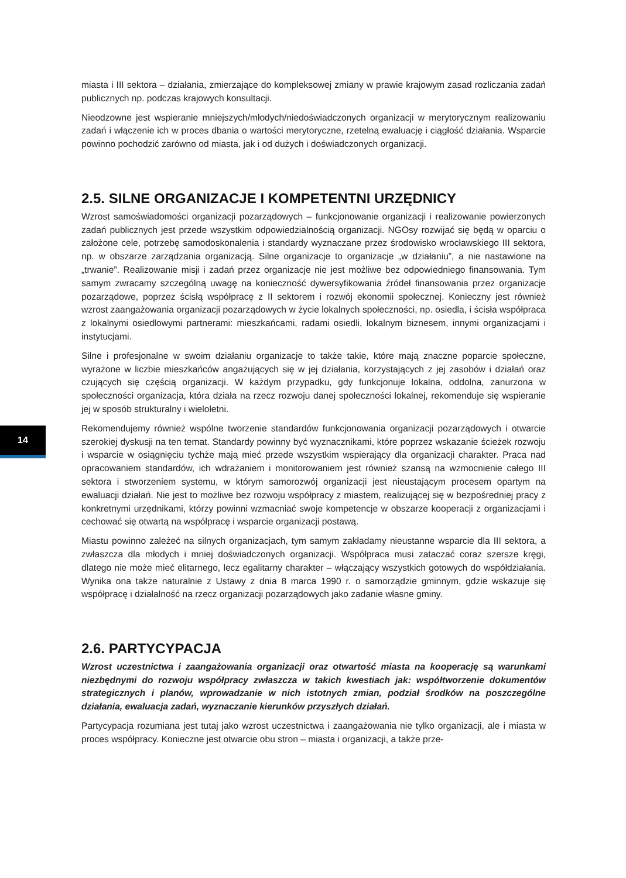miasta i III sektora – działania, zmierzające do kompleksowej zmiany w prawie krajowym zasad rozliczania zadań publicznych np. podczas krajowych konsultacji.
Nieodzowne jest wspieranie mniejszych/młodych/niedoświadczonych organizacji w merytorycznym realizowaniu zadań i włączenie ich w proces dbania o wartości merytoryczne, rzetelną ewaluację i ciągłość działania. Wsparcie powinno pochodzić zarówno od miasta, jak i od dużych i doświadczonych organizacji.
2.5. SILNE ORGANIZACJE I KOMPETENTNI URZĘDNICY
Wzrost samoświadomości organizacji pozarządowych – funkcjonowanie organizacji i realizowanie powierzonych zadań publicznych jest przede wszystkim odpowiedzialnością organizacji. NGOsy rozwijać się będą w oparciu o założone cele, potrzebę samodoskonalenia i standardy wyznaczane przez środowisko wrocławskiego III sektora, np. w obszarze zarządzania organizacją. Silne organizacje to organizacje „w działaniu”, a nie nastawione na „trwanie”. Realizowanie misji i zadań przez organizacje nie jest możliwe bez odpowiedniego finansowania. Tym samym zwracamy szczególną uwagę na konieczność dywersyfikowania źródeł finansowania przez organizacje pozarządowe, poprzez ścisłą współpracę z II sektorem i rozwój ekonomii społecznej. Konieczny jest również wzrost zaangażowania organizacji pozarządowych w życie lokalnych społeczności, np. osiedla, i ścisła współpraca z lokalnymi osiedlowymi partnerami: mieszkańcami, radami osiedli, lokalnym biznesem, innymi organizacjami i instytucjami.
Silne i profesjonalne w swoim działaniu organizacje to także takie, które mają znaczne poparcie społeczne, wyrażone w liczbie mieszkańców angażujących się w jej działania, korzystających z jej zasobów i działań oraz czujących się częścią organizacji. W każdym przypadku, gdy funkcjonuje lokalna, oddolna, zanurzona w społeczności organizacja, która działa na rzecz rozwoju danej społeczności lokalnej, rekomenduje się wspieranie jej w sposób strukturalny i wieloletni.
Rekomendujemy również wspólne tworzenie standardów funkcjonowania organizacji pozarządowych i otwarcie szerokiej dyskusji na ten temat. Standardy powinny być wyznacznikami, które poprzez wskazanie ścieżek rozwoju i wsparcie w osiągnięciu tychże mają mieć przede wszystkim wspierający dla organizacji charakter. Praca nad opracowaniem standardów, ich wdrażaniem i monitorowaniem jest również szansą na wzmocnienie całego III sektora i stworzeniem systemu, w którym samorozwój organizacji jest nieustającym procesem opartym na ewaluacji działań. Nie jest to możliwe bez rozwoju współpracy z miastem, realizującej się w bezpośredniej pracy z konkretnymi urzędnikami, którzy powinni wzmacniać swoje kompetencje w obszarze kooperacji z organizacjami i cechować się otwartą na współpracę i wsparcie organizacji postawą.
Miastu powinno zależeć na silnych organizacjach, tym samym zakładamy nieustanne wsparcie dla III sektora, a zwłaszcza dla młodych i mniej doświadczonych organizacji. Współpraca musi zataczać coraz szersze kręgi, dlatego nie może mieć elitarnego, lecz egalitarny charakter – włączający wszystkich gotowych do współdziałania. Wynika ona także naturalnie z Ustawy z dnia 8 marca 1990 r. o samorządzie gminnym, gdzie wskazuje się współpracę i działalność na rzecz organizacji pozarządowych jako zadanie własne gminy.
2.6. PARTYCYPACJA
Wzrost uczestnictwa i zaangażowania organizacji oraz otwartość miasta na kooperację są warunkami niezbędnymi do rozwoju współpracy zwłaszcza w takich kwestiach jak: współtworzenie dokumentów strategicznych i planów, wprowadzanie w nich istotnych zmian, podział środków na poszczególne działania, ewaluacja zadań, wyznaczanie kierunków przyszłych działań.
Partycypacja rozumiana jest tutaj jako wzrost uczestnictwa i zaangażowania nie tylko organizacji, ale i miasta w proces współpracy. Konieczne jest otwarcie obu stron – miasta i organizacji, a także prze-
14